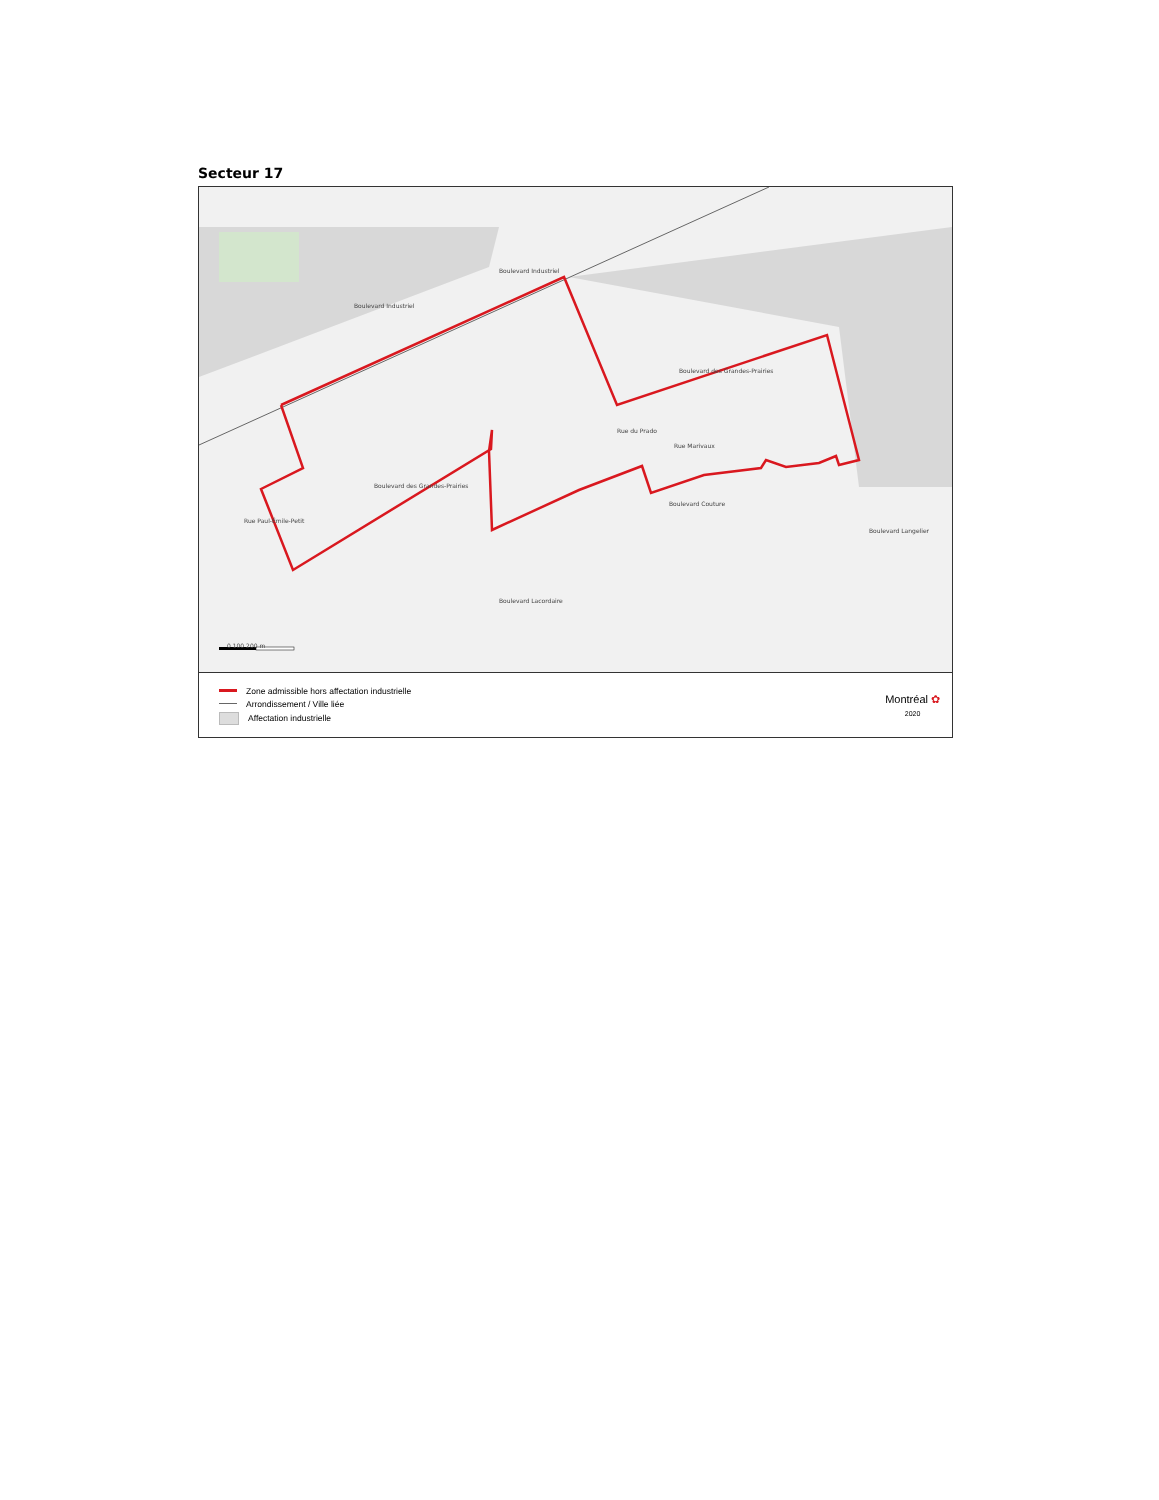Secteur 17
Boulevard Industriel
Boulevard Industriel
Boulevard des Grandes-Prairies
Boulevard des Grandes-Prairies
Rue du Prado
Rue Marivaux
Boulevard Couture
Rue Paul-Émile-Petit
Boulevard Lacordaire
Boulevard Langelier
0 100 200 m
Zone admissible hors affectation industrielle
Arrondissement / Ville liée
Affectation industrielle
Montréal ✿
2020